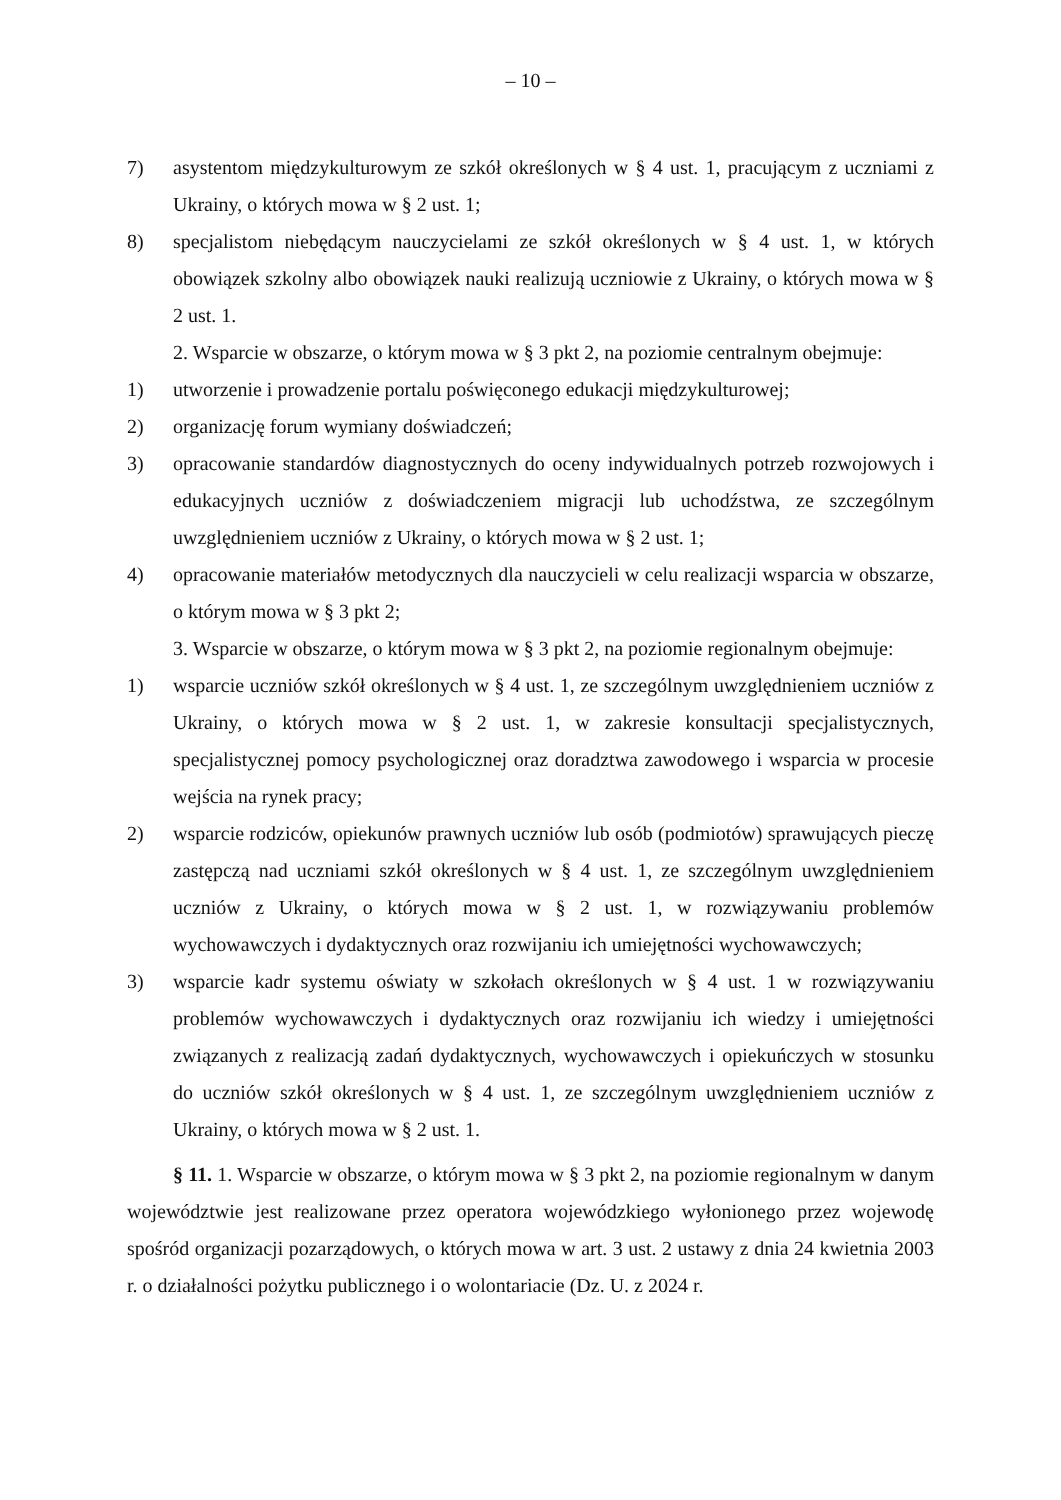– 10 –
7) asystentom międzykulturowym ze szkół określonych w § 4 ust. 1, pracującym z uczniami z Ukrainy, o których mowa w § 2 ust. 1;
8) specjalistom niebędącym nauczycielami ze szkół określonych w § 4 ust. 1, w których obowiązek szkolny albo obowiązek nauki realizują uczniowie z Ukrainy, o których mowa w § 2 ust. 1.
2. Wsparcie w obszarze, o którym mowa w § 3 pkt 2, na poziomie centralnym obejmuje:
1) utworzenie i prowadzenie portalu poświęconego edukacji międzykulturowej;
2) organizację forum wymiany doświadczeń;
3) opracowanie standardów diagnostycznych do oceny indywidualnych potrzeb rozwojowych i edukacyjnych uczniów z doświadczeniem migracji lub uchodźstwa, ze szczególnym uwzględnieniem uczniów z Ukrainy, o których mowa w § 2 ust. 1;
4) opracowanie materiałów metodycznych dla nauczycieli w celu realizacji wsparcia w obszarze, o którym mowa w § 3 pkt 2;
3. Wsparcie w obszarze, o którym mowa w § 3 pkt 2, na poziomie regionalnym obejmuje:
1) wsparcie uczniów szkół określonych w § 4 ust. 1, ze szczególnym uwzględnieniem uczniów z Ukrainy, o których mowa w § 2 ust. 1, w zakresie konsultacji specjalistycznych, specjalistycznej pomocy psychologicznej oraz doradztwa zawodowego i wsparcia w procesie wejścia na rynek pracy;
2) wsparcie rodziców, opiekunów prawnych uczniów lub osób (podmiotów) sprawujących pieczę zastępczą nad uczniami szkół określonych w § 4 ust. 1, ze szczególnym uwzględnieniem uczniów z Ukrainy, o których mowa w § 2 ust. 1, w rozwiązywaniu problemów wychowawczych i dydaktycznych oraz rozwijaniu ich umiejętności wychowawczych;
3) wsparcie kadr systemu oświaty w szkołach określonych w § 4 ust. 1 w rozwiązywaniu problemów wychowawczych i dydaktycznych oraz rozwijaniu ich wiedzy i umiejętności związanych z realizacją zadań dydaktycznych, wychowawczych i opiekuńczych w stosunku do uczniów szkół określonych w § 4 ust. 1, ze szczególnym uwzględnieniem uczniów z Ukrainy, o których mowa w § 2 ust. 1.
§ 11. 1. Wsparcie w obszarze, o którym mowa w § 3 pkt 2, na poziomie regionalnym w danym województwie jest realizowane przez operatora wojewódzkiego wyłonionego przez wojewodę spośród organizacji pozarządowych, o których mowa w art. 3 ust. 2 ustawy z dnia 24 kwietnia 2003 r. o działalności pożytku publicznego i o wolontariacie (Dz. U. z 2024 r.